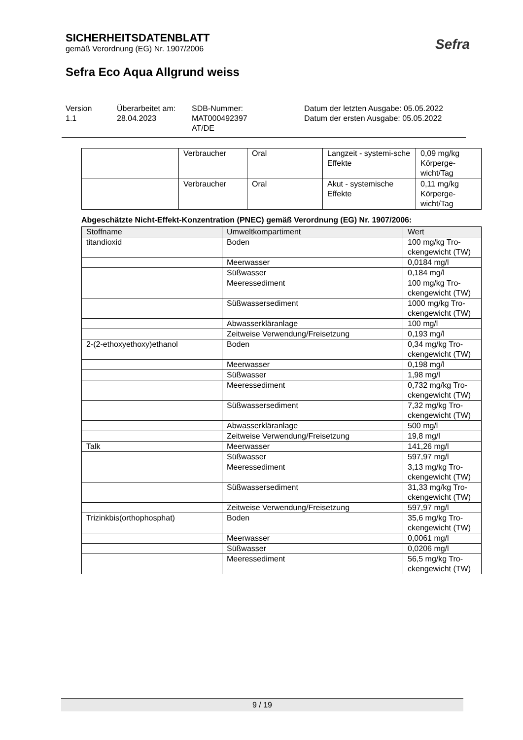SICHERHEITSDATENBLATT
gemäß Verordnung (EG) Nr. 1907/2006
Sefra Eco Aqua Allgrund weiss
Sefra
Version
1.1
Überarbeitet am:
28.04.2023
SDB-Nummer:
MAT000492397
AT/DE
Datum der letzten Ausgabe: 05.05.2022
Datum der ersten Ausgabe: 05.05.2022
| | Verbraucher | Oral | Langzeit - systemi-sche Effekte | 0,09 mg/kg Körperge-wicht/Tag |
| | Verbraucher | Oral | Akut - systemische Effekte | 0,11 mg/kg Körperge-wicht/Tag |
Abgeschätzte Nicht-Effekt-Konzentration (PNEC) gemäß Verordnung (EG) Nr. 1907/2006:
| Stoffname | Umweltkompartiment | Wert |
| --- | --- | --- |
| titandioxid | Boden | 100 mg/kg Tro-ckengewicht (TW) |
| | Meerwasser | 0,0184 mg/l |
| | Süßwasser | 0,184 mg/l |
| | Meeressediment | 100 mg/kg Tro-ckengewicht (TW) |
| | Süßwassersediment | 1000 mg/kg Tro-ckengewicht (TW) |
| | Abwasserkläranlage | 100 mg/l |
| | Zeitweise Verwendung/Freisetzung | 0,193 mg/l |
| 2-(2-ethoxyethoxy)ethanol | Boden | 0,34 mg/kg Tro-ckengewicht (TW) |
| | Meerwasser | 0,198 mg/l |
| | Süßwasser | 1,98 mg/l |
| | Meeressediment | 0,732 mg/kg Tro-ckengewicht (TW) |
| | Süßwassersediment | 7,32 mg/kg Tro-ckengewicht (TW) |
| | Abwasserkläranlage | 500 mg/l |
| | Zeitweise Verwendung/Freisetzung | 19,8 mg/l |
| Talk | Meerwasser | 141,26 mg/l |
| | Süßwasser | 597,97 mg/l |
| | Meeressediment | 3,13 mg/kg Tro-ckengewicht (TW) |
| | Süßwassersediment | 31,33 mg/kg Tro-ckengewicht (TW) |
| | Zeitweise Verwendung/Freisetzung | 597,97 mg/l |
| Trizinkbis(orthophosphat) | Boden | 35,6 mg/kg Tro-ckengewicht (TW) |
| | Meerwasser | 0,0061 mg/l |
| | Süßwasser | 0,0206 mg/l |
| | Meeressediment | 56,5 mg/kg Tro-ckengewicht (TW) |
9 / 19